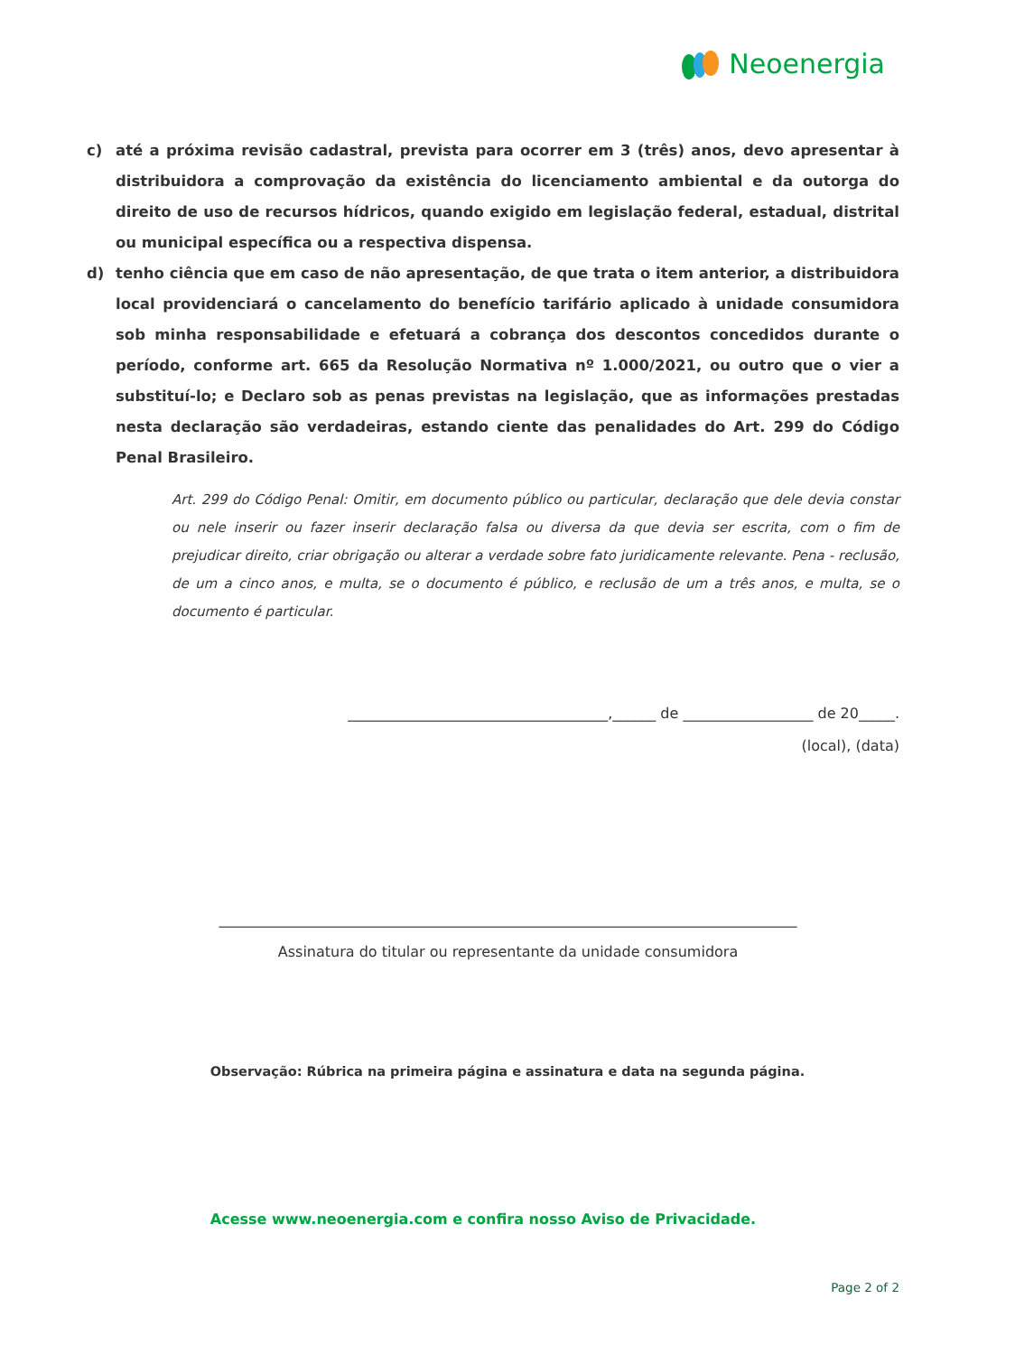Neoenergia
c) até a próxima revisão cadastral, prevista para ocorrer em 3 (três) anos, devo apresentar à distribuidora a comprovação da existência do licenciamento ambiental e da outorga do direito de uso de recursos hídricos, quando exigido em legislação federal, estadual, distrital ou municipal específica ou a respectiva dispensa.
d) tenho ciência que em caso de não apresentação, de que trata o item anterior, a distribuidora local providenciará o cancelamento do benefício tarifário aplicado à unidade consumidora sob minha responsabilidade e efetuará a cobrança dos descontos concedidos durante o período, conforme art. 665 da Resolução Normativa nº 1.000/2021, ou outro que o vier a substituí-lo; e Declaro sob as penas previstas na legislação, que as informações prestadas nesta declaração são verdadeiras, estando ciente das penalidades do Art. 299 do Código Penal Brasileiro.
Art. 299 do Código Penal: Omitir, em documento público ou particular, declaração que dele devia constar ou nele inserir ou fazer inserir declaração falsa ou diversa da que devia ser escrita, com o fim de prejudicar direito, criar obrigação ou alterar a verdade sobre fato juridicamente relevante. Pena - reclusão, de um a cinco anos, e multa, se o documento é público, e reclusão de um a três anos, e multa, se o documento é particular.
____________________________________,______ de __________________ de 20_____.
(local), (data)
________________________________________________________________________________
Assinatura do titular ou representante da unidade consumidora
Observação: Rúbrica na primeira página e assinatura e data na segunda página.
Acesse www.neoenergia.com e confira nosso Aviso de Privacidade.
Page 2 of 2